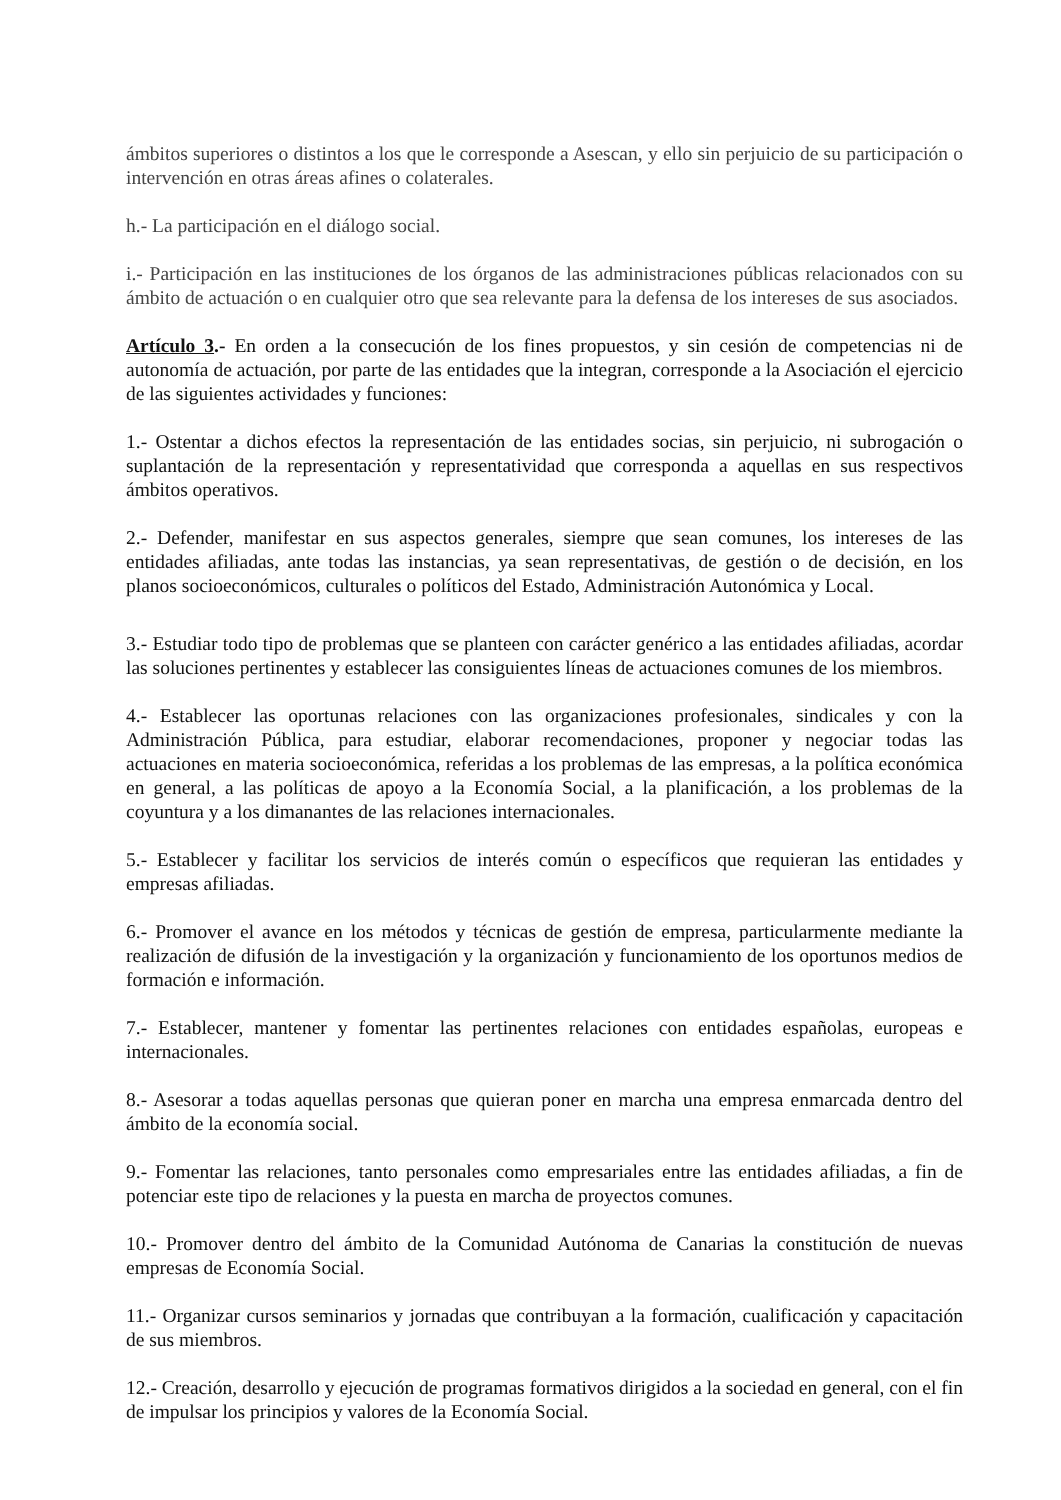ámbitos superiores o distintos a los que le corresponde a Asescan, y ello sin perjuicio de su participación o intervención en otras áreas afines o colaterales.
h.- La participación en el diálogo social.
i.- Participación en las instituciones de los órganos de las administraciones públicas relacionados con su ámbito de actuación o en cualquier otro que sea relevante para la defensa de los intereses de sus asociados.
Artículo 3.- En orden a la consecución de los fines propuestos, y sin cesión de competencias ni de autonomía de actuación, por parte de las entidades que la integran, corresponde a la Asociación el ejercicio de las siguientes actividades y funciones:
1.- Ostentar a dichos efectos la representación de las entidades socias, sin perjuicio, ni subrogación o suplantación de la representación y representatividad que corresponda a aquellas en sus respectivos ámbitos operativos.
2.- Defender, manifestar en sus aspectos generales, siempre que sean comunes, los intereses de las entidades afiliadas, ante todas las instancias, ya sean representativas, de gestión o de decisión, en los planos socioeconómicos, culturales o políticos del Estado, Administración Autonómica y Local.
3.- Estudiar todo tipo de problemas que se planteen con carácter genérico a las entidades afiliadas, acordar las soluciones pertinentes y establecer las consiguientes líneas de actuaciones comunes de los miembros.
4.- Establecer las oportunas relaciones con las organizaciones profesionales, sindicales y con la Administración Pública, para estudiar, elaborar recomendaciones, proponer y negociar todas las actuaciones en materia socioeconómica, referidas a los problemas de las empresas, a la política económica en general, a las políticas de apoyo a la Economía Social, a la planificación, a los problemas de la coyuntura y a los dimanantes de las relaciones internacionales.
5.- Establecer y facilitar los servicios de interés común o específicos que requieran las entidades y empresas afiliadas.
6.- Promover el avance en los métodos y técnicas de gestión de empresa, particularmente mediante la realización de difusión de la investigación y la organización y funcionamiento de los oportunos medios de formación e información.
7.- Establecer, mantener y fomentar las pertinentes relaciones con entidades españolas, europeas e internacionales.
8.- Asesorar a todas aquellas personas que quieran poner en marcha una empresa enmarcada dentro del ámbito de la economía social.
9.- Fomentar las relaciones, tanto personales como empresariales entre las entidades afiliadas, a fin de potenciar este tipo de relaciones y la puesta en marcha de proyectos comunes.
10.- Promover dentro del ámbito de la Comunidad Autónoma de Canarias la constitución de nuevas empresas de Economía Social.
11.- Organizar cursos seminarios y jornadas que contribuyan a la formación, cualificación y capacitación de sus miembros.
12.- Creación, desarrollo y ejecución de programas formativos dirigidos a la sociedad en general, con el fin de impulsar los principios y valores de la Economía Social.